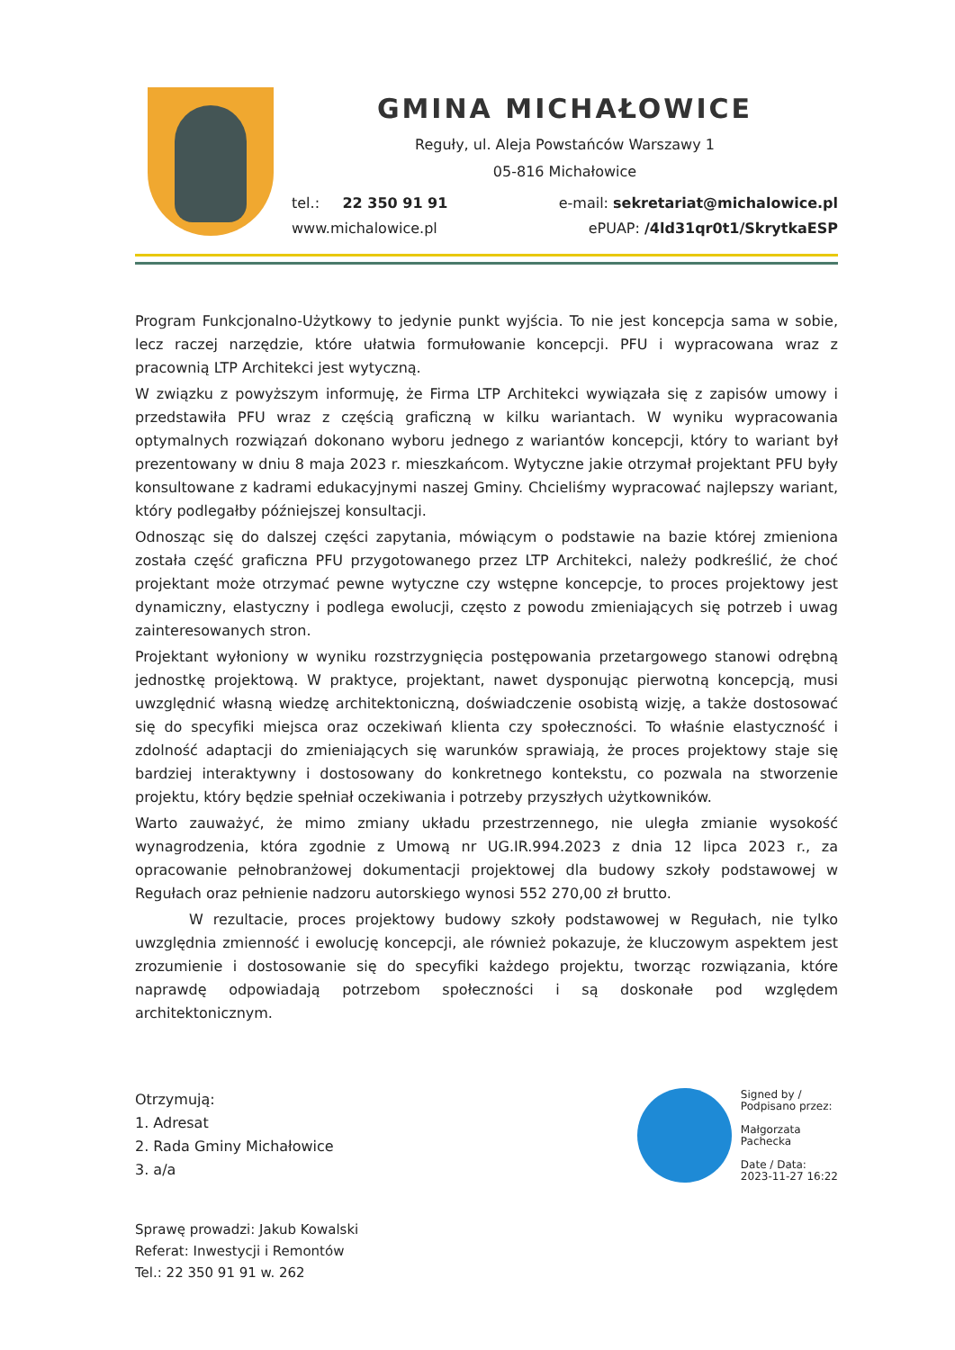GMINA MICHAŁOWICE
Reguły, ul. Aleja Powstańców Warszawy 1
05-816 Michałowice
tel.: 22 350 91 91 e-mail: sekretariat@michalowice.pl
www.michalowice.pl ePUAP: /4ld31qr0t1/SkrytkaESP
Program Funkcjonalno-Użytkowy to jedynie punkt wyjścia. To nie jest koncepcja sama w sobie, lecz raczej narzędzie, które ułatwia formułowanie koncepcji. PFU i wypracowana wraz z pracownią LTP Architekci jest wytyczną.
W związku z powyższym informuję, że Firma LTP Architekci wywiązała się z zapisów umowy i przedstawiła PFU wraz z częścią graficzną w kilku wariantach. W wyniku wypracowania optymalnych rozwiązań dokonano wyboru jednego z wariantów koncepcji, który to wariant był prezentowany w dniu 8 maja 2023 r. mieszkańcom. Wytyczne jakie otrzymał projektant PFU były konsultowane z kadrami edukacyjnymi naszej Gminy. Chcieliśmy wypracować najlepszy wariant, który podlegałby późniejszej konsultacji.
Odnosząc się do dalszej części zapytania, mówiącym o podstawie na bazie której zmieniona została część graficzna PFU przygotowanego przez LTP Architekci, należy podkreślić, że choć projektant może otrzymać pewne wytyczne czy wstępne koncepcje, to proces projektowy jest dynamiczny, elastyczny i podlega ewolucji, często z powodu zmieniających się potrzeb i uwag zainteresowanych stron.
Projektant wyłoniony w wyniku rozstrzygnięcia postępowania przetargowego stanowi odrębną jednostkę projektową. W praktyce, projektant, nawet dysponując pierwotną koncepcją, musi uwzględnić własną wiedzę architektoniczną, doświadczenie osobistą wizję, a także dostosować się do specyfiki miejsca oraz oczekiwań klienta czy społeczności. To właśnie elastyczność i zdolność adaptacji do zmieniających się warunków sprawiają, że proces projektowy staje się bardziej interaktywny i dostosowany do konkretnego kontekstu, co pozwala na stworzenie projektu, który będzie spełniał oczekiwania i potrzeby przyszłych użytkowników.
Warto zauważyć, że mimo zmiany układu przestrzennego, nie uległa zmianie wysokość wynagrodzenia, która zgodnie z Umową nr UG.IR.994.2023 z dnia 12 lipca 2023 r., za opracowanie pełnobranżowej dokumentacji projektowej dla budowy szkoły podstawowej w Regułach oraz pełnienie nadzoru autorskiego wynosi 552 270,00 zł brutto.
W rezultacie, proces projektowy budowy szkoły podstawowej w Regułach, nie tylko uwzględnia zmienność i ewolucję koncepcji, ale również pokazuje, że kluczowym aspektem jest zrozumienie i dostosowanie się do specyfiki każdego projektu, tworząc rozwiązania, które naprawdę odpowiadają potrzebom społeczności i są doskonałe pod względem architektonicznym.
Otrzymują:
1. Adresat
2. Rada Gminy Michałowice
3. a/a
Signed by /
Podpisano przez:
Małgorzata
Pachecka
Date / Data:
2023-11-27 16:22
Sprawę prowadzi: Jakub Kowalski
Referat: Inwestycji i Remontów
Tel.: 22 350 91 91 w. 262